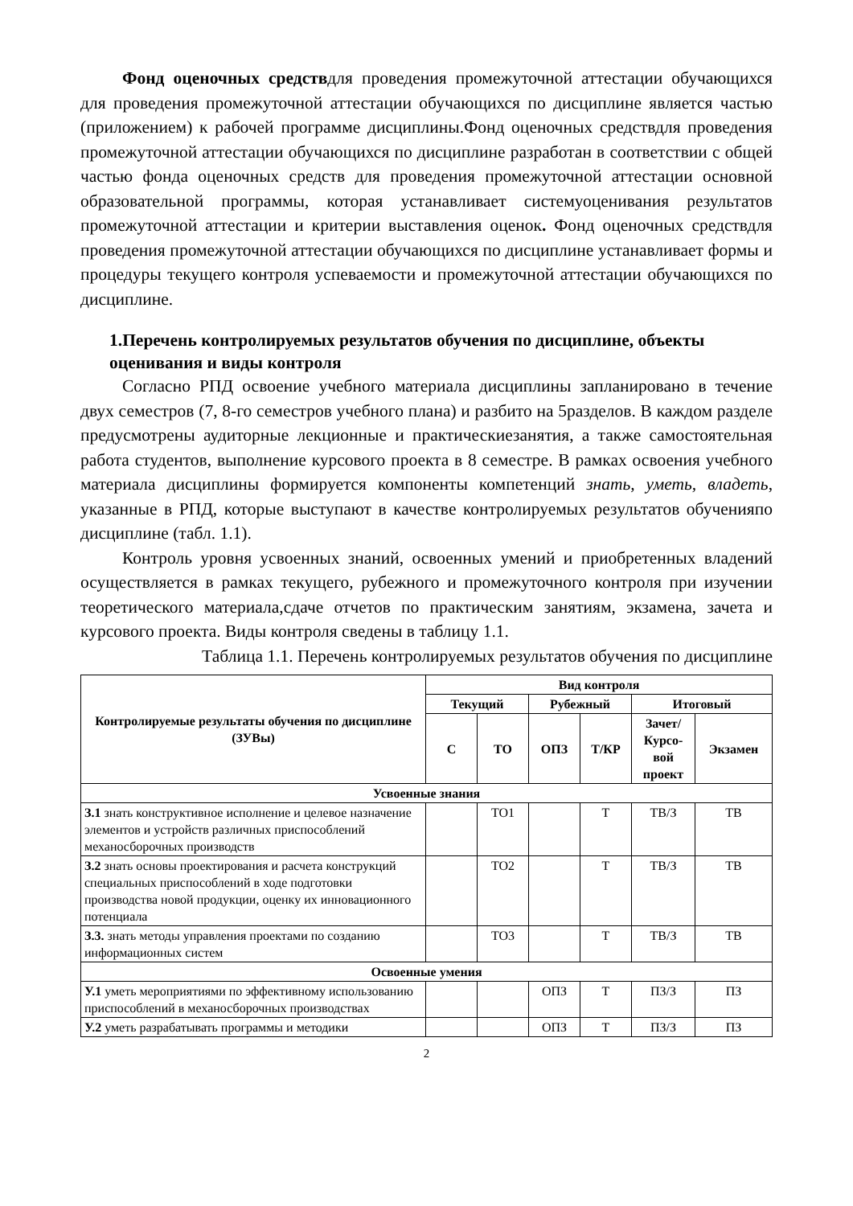Фонд оценочных средствдля проведения промежуточной аттестации обучающихся для проведения промежуточной аттестации обучающихся по дисциплине является частью (приложением) к рабочей программе дисциплины.Фонд оценочных средствдля проведения промежуточной аттестации обучающихся по дисциплине разработан в соответствии с общей частью фонда оценочных средств для проведения промежуточной аттестации основной образовательной программы, которая устанавливает системуоценивания результатов промежуточной аттестации и критерии выставления оценок. Фонд оценочных средствдля проведения промежуточной аттестации обучающихся по дисциплине устанавливает формы и процедуры текущего контроля успеваемости и промежуточной аттестации обучающихся по дисциплине.
1.Перечень контролируемых результатов обучения по дисциплине, объекты оценивания и виды контроля
Согласно РПД освоение учебного материала дисциплины запланировано в течение двух семестров (7, 8-го семестров учебного плана) и разбито на 5разделов. В каждом разделе предусмотрены аудиторные лекционные и практическиезанятия, а также самостоятельная работа студентов, выполнение курсового проекта в 8 семестре. В рамках освоения учебного материала дисциплины формируется компоненты компетенций знать, уметь, владеть, указанные в РПД, которые выступают в качестве контролируемых результатов обученияпо дисциплине (табл. 1.1).
Контроль уровня усвоенных знаний, освоенных умений и приобретенных владений осуществляется в рамках текущего, рубежного и промежуточного контроля при изучении теоретического материала,сдаче отчетов по практическим занятиям, экзамена, зачета и курсового проекта. Виды контроля сведены в таблицу 1.1.
Таблица 1.1. Перечень контролируемых результатов обучения по дисциплине
| Контролируемые результаты обучения по дисциплине (ЗУВы) | Вид контроля | | | | | |
| --- | --- | --- | --- | --- | --- | --- |
| | Текущий | | Рубежный | | Итоговый | |
| | С | ТО | ОПЗ | Т/КР | Зачет/ Курсо-вой проект | Экзамен |
| Усвоенные знания | | | | | | |
| З.1 знать конструктивное исполнение и целевое назначение элементов и устройств различных приспособлений механосборочных производств | | ТО1 | | Т | ТВ/З | ТВ |
| З.2 знать основы проектирования и расчета конструкций специальных приспособлений в ходе подготовки производства новой продукции, оценку их инновационного потенциала | | ТО2 | | Т | ТВ/З | ТВ |
| З.3. знать методы управления проектами по созданию информационных систем | | ТО3 | | Т | ТВ/З | ТВ |
| Освоенные умения | | | | | | |
| У.1 уметь мероприятиями по эффективному использованию приспособлений в механосборочных производствах | | | ОПЗ | Т | ПЗ/З | ПЗ |
| У.2 уметь разрабатывать программы и методики | | | ОПЗ | Т | ПЗ/З | ПЗ |
2